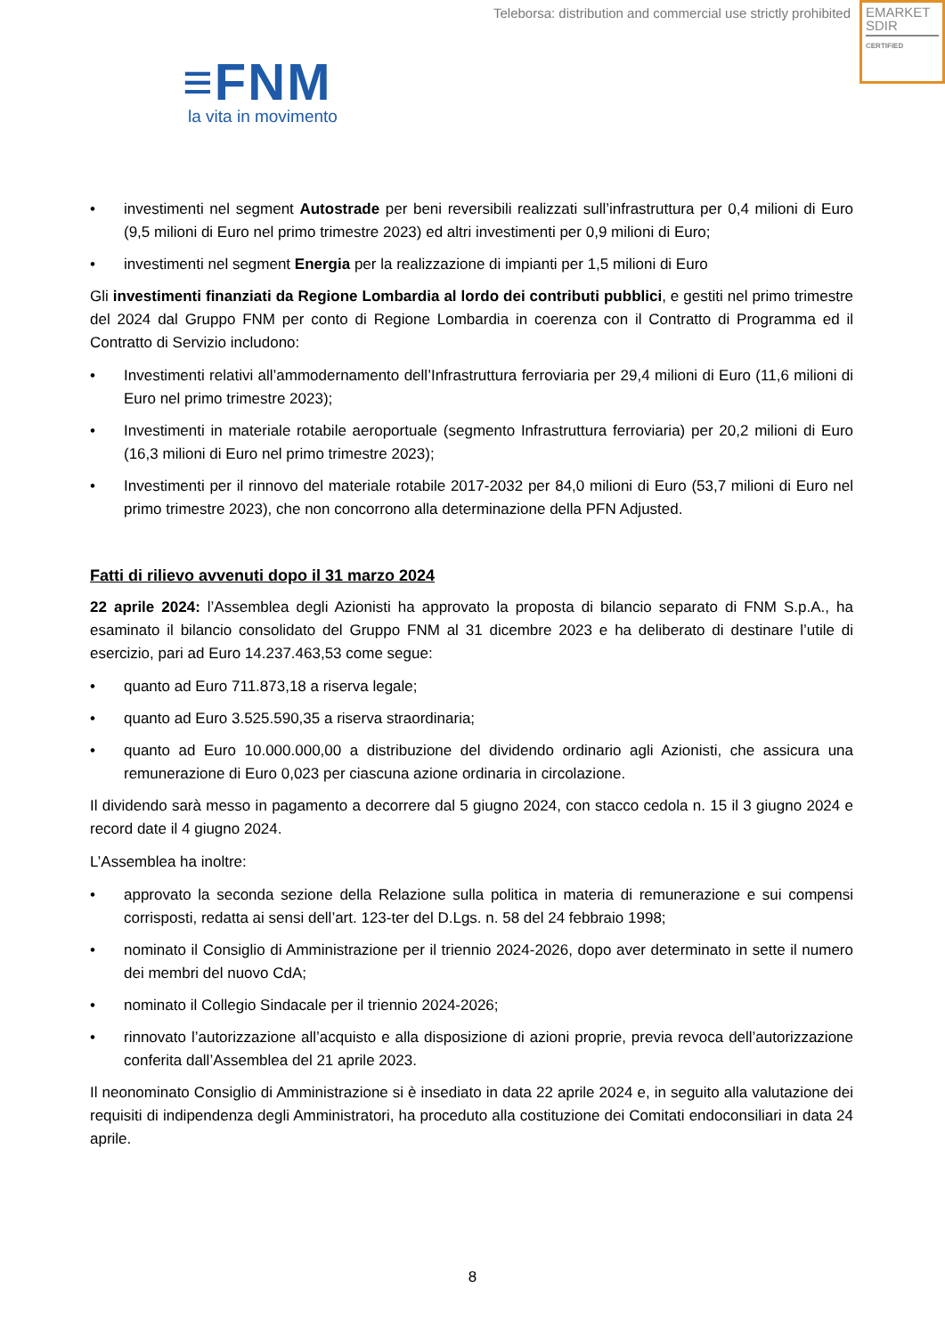Teleborsa: distribution and commercial use strictly prohibited
EMARKET
SDIR
CERTIFIED
≡FNM
la vita in movimento
• investimenti nel segment Autostrade per beni reversibili realizzati sull’infrastruttura per 0,4 milioni di Euro (9,5 milioni di Euro nel primo trimestre 2023) ed altri investimenti per 0,9 milioni di Euro;
• investimenti nel segment Energia per la realizzazione di impianti per 1,5 milioni di Euro
Gli investimenti finanziati da Regione Lombardia al lordo dei contributi pubblici, e gestiti nel primo trimestre del 2024 dal Gruppo FNM per conto di Regione Lombardia in coerenza con il Contratto di Programma ed il Contratto di Servizio includono:
• Investimenti relativi all’ammodernamento dell’Infrastruttura ferroviaria per 29,4 milioni di Euro (11,6 milioni di Euro nel primo trimestre 2023);
• Investimenti in materiale rotabile aeroportuale (segmento Infrastruttura ferroviaria) per 20,2 milioni di Euro (16,3 milioni di Euro nel primo trimestre 2023);
• Investimenti per il rinnovo del materiale rotabile 2017-2032 per 84,0 milioni di Euro (53,7 milioni di Euro nel primo trimestre 2023), che non concorrono alla determinazione della PFN Adjusted.
Fatti di rilievo avvenuti dopo il 31 marzo 2024
22 aprile 2024: l’Assemblea degli Azionisti ha approvato la proposta di bilancio separato di FNM S.p.A., ha esaminato il bilancio consolidato del Gruppo FNM al 31 dicembre 2023 e ha deliberato di destinare l’utile di esercizio, pari ad Euro 14.237.463,53 come segue:
• quanto ad Euro 711.873,18 a riserva legale;
• quanto ad Euro 3.525.590,35 a riserva straordinaria;
• quanto ad Euro 10.000.000,00 a distribuzione del dividendo ordinario agli Azionisti, che assicura una remunerazione di Euro 0,023 per ciascuna azione ordinaria in circolazione.
Il dividendo sarà messo in pagamento a decorrere dal 5 giugno 2024, con stacco cedola n. 15 il 3 giugno 2024 e record date il 4 giugno 2024.
L’Assemblea ha inoltre:
• approvato la seconda sezione della Relazione sulla politica in materia di remunerazione e sui compensi corrisposti, redatta ai sensi dell’art. 123-ter del D.Lgs. n. 58 del 24 febbraio 1998;
• nominato il Consiglio di Amministrazione per il triennio 2024-2026, dopo aver determinato in sette il numero dei membri del nuovo CdA;
• nominato il Collegio Sindacale per il triennio 2024-2026;
• rinnovato l’autorizzazione all’acquisto e alla disposizione di azioni proprie, previa revoca dell’autorizzazione conferita dall’Assemblea del 21 aprile 2023.
Il neonominato Consiglio di Amministrazione si è insediato in data 22 aprile 2024 e, in seguito alla valutazione dei requisiti di indipendenza degli Amministratori, ha proceduto alla costituzione dei Comitati endoconsiliari in data 24 aprile.
8